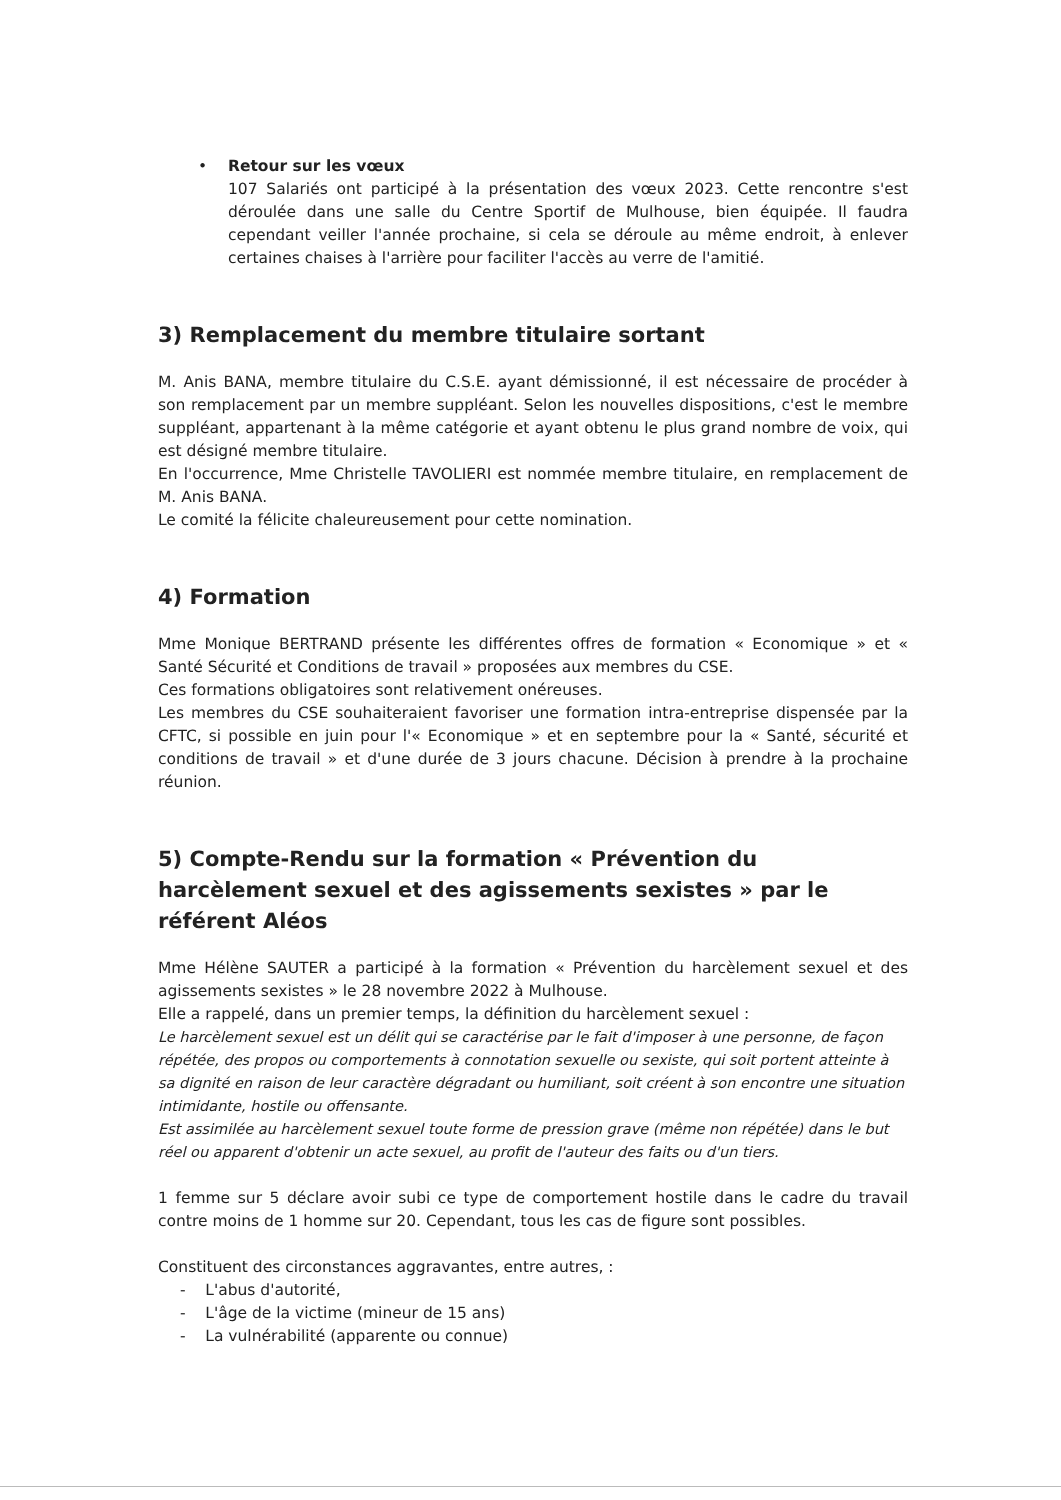• Retour sur les vœux
107 Salariés ont participé à la présentation des vœux 2023. Cette rencontre s'est déroulée dans une salle du Centre Sportif de Mulhouse, bien équipée. Il faudra cependant veiller l'année prochaine, si cela se déroule au même endroit, à enlever certaines chaises à l'arrière pour faciliter l'accès au verre de l'amitié.
3) Remplacement du membre titulaire sortant
M. Anis BANA, membre titulaire du C.S.E. ayant démissionné, il est nécessaire de procéder à son remplacement par un membre suppléant. Selon les nouvelles dispositions, c'est le membre suppléant, appartenant à la même catégorie et ayant obtenu le plus grand nombre de voix, qui est désigné membre titulaire.
En l'occurrence, Mme Christelle TAVOLIERI est nommée membre titulaire, en remplacement de M. Anis BANA.
Le comité la félicite chaleureusement pour cette nomination.
4) Formation
Mme Monique BERTRAND présente les différentes offres de formation « Economique » et « Santé Sécurité et Conditions de travail » proposées aux membres du CSE.
Ces formations obligatoires sont relativement onéreuses.
Les membres du CSE souhaiteraient favoriser une formation intra-entreprise dispensée par la CFTC, si possible en juin pour l'« Economique » et en septembre pour la « Santé, sécurité et conditions de travail » et d'une durée de 3 jours chacune. Décision à prendre à la prochaine réunion.
5) Compte-Rendu sur la formation « Prévention du harcèlement sexuel et des agissements sexistes » par le référent Aléos
Mme Hélène SAUTER a participé à la formation « Prévention du harcèlement sexuel et des agissements sexistes » le 28 novembre 2022 à Mulhouse.
Elle a rappelé, dans un premier temps, la définition du harcèlement sexuel :
Le harcèlement sexuel est un délit qui se caractérise par le fait d'imposer à une personne, de façon répétée, des propos ou comportements à connotation sexuelle ou sexiste, qui soit portent atteinte à sa dignité en raison de leur caractère dégradant ou humiliant, soit créent à son encontre une situation intimidante, hostile ou offensante.
Est assimilée au harcèlement sexuel toute forme de pression grave (même non répétée) dans le but réel ou apparent d'obtenir un acte sexuel, au profit de l'auteur des faits ou d'un tiers.
1 femme sur 5 déclare avoir subi ce type de comportement hostile dans le cadre du travail contre moins de 1 homme sur 20. Cependant, tous les cas de figure sont possibles.
Constituent des circonstances aggravantes, entre autres, :
- L'abus d'autorité,
- L'âge de la victime (mineur de 15 ans)
- La vulnérabilité (apparente ou connue)